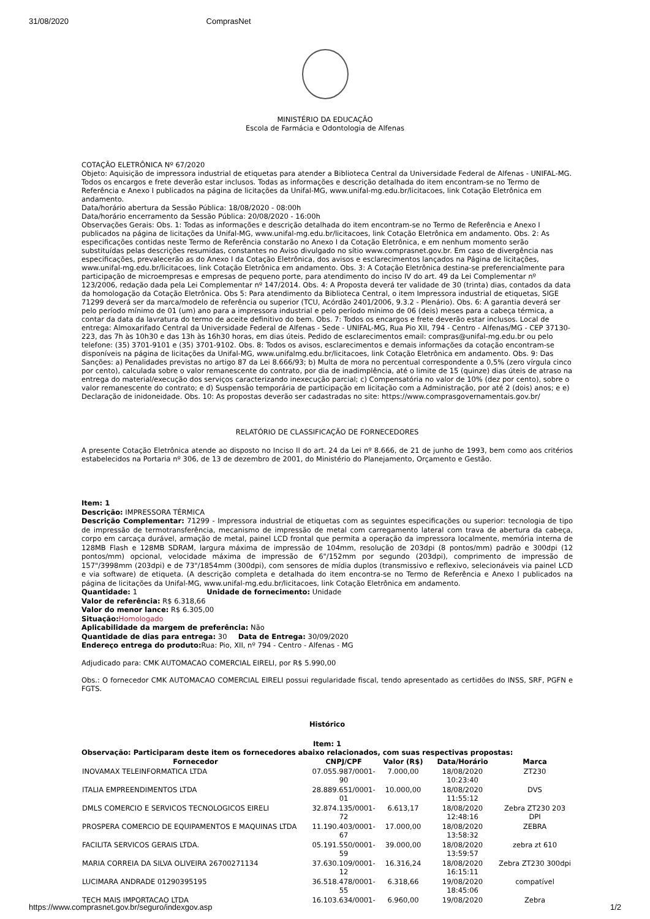31/08/2020 ComprasNet
MINISTÉRIO DA EDUCAÇÃO
Escola de Farmácia e Odontologia de Alfenas
COTAÇÃO ELETRÔNICA Nº 67/2020
Objeto: Aquisição de impressora industrial de etiquetas para atender a Biblioteca Central da Universidade Federal de Alfenas - UNIFAL-MG. Todos os encargos e frete deverão estar inclusos. Todas as informações e descrição detalhada do item encontram-se no Termo de Referência e Anexo I publicados na página de licitações da Unifal-MG, www.unifal-mg.edu.br/licitacoes, link Cotação Eletrônica em andamento.
Data/horário abertura da Sessão Pública: 18/08/2020 - 08:00h
Data/horário encerramento da Sessão Pública: 20/08/2020 - 16:00h
Observações Gerais: Obs. 1: Todas as informações e descrição detalhada do item encontram-se no Termo de Referência e Anexo I publicados na página de licitações da Unifal-MG, www.unifal-mg.edu.br/licitacoes, link Cotação Eletrônica em andamento. Obs. 2: As especificações contidas neste Termo de Referência constarão no Anexo I da Cotação Eletrônica, e em nenhum momento serão substituídas pelas descrições resumidas, constantes no Aviso divulgado no sítio www.comprasnet.gov.br. Em caso de divergência nas especificações, prevalecerão as do Anexo I da Cotação Eletrônica, dos avisos e esclarecimentos lançados na Página de licitações, www.unifal-mg.edu.br/licitacoes, link Cotação Eletrônica em andamento. Obs. 3: A Cotação Eletrônica destina-se preferencialmente para participação de microempresas e empresas de pequeno porte, para atendimento do inciso IV do art. 49 da Lei Complementar nº 123/2006, redação dada pela Lei Complementar nº 147/2014. Obs. 4: A Proposta deverá ter validade de 30 (trinta) dias, contados da data da homologação da Cotação Eletrônica. Obs 5: Para atendimento da Biblioteca Central, o item Impressora industrial de etiquetas, SIGE 71299 deverá ser da marca/modelo de referência ou superior (TCU, Acórdão 2401/2006, 9.3.2 - Plenário). Obs. 6: A garantia deverá ser pelo período mínimo de 01 (um) ano para a impressora industrial e pelo período mínimo de 06 (deis) meses para a cabeça térmica, a contar da data da lavratura do termo de aceite definitivo do bem. Obs. 7: Todos os encargos e frete deverão estar inclusos. Local de entrega: Almoxarifado Central da Universidade Federal de Alfenas - Sede - UNIFAL-MG, Rua Pio XII, 794 - Centro - Alfenas/MG - CEP 37130-223, das 7h às 10h30 e das 13h às 16h30 horas, em dias úteis. Pedido de esclarecimentos email: compras@unifal-mg.edu.br ou pelo telefone: (35) 3701-9101 e (35) 3701-9102. Obs. 8: Todos os avisos, esclarecimentos e demais informações da cotação encontram-se disponíveis na página de licitações da Unifal-MG, www.unifalmg.edu.br/licitacoes, link Cotação Eletrônica em andamento. Obs. 9: Das Sanções: a) Penalidades previstas no artigo 87 da Lei 8.666/93; b) Multa de mora no percentual correspondente a 0,5% (zero vírgula cinco por cento), calculada sobre o valor remanescente do contrato, por dia de inadimplência, até o limite de 15 (quinze) dias úteis de atraso na entrega do material/execução dos serviços caracterizando inexecução parcial; c) Compensatória no valor de 10% (dez por cento), sobre o valor remanescente do contrato; e d) Suspensão temporária de participação em licitação com a Administração, por até 2 (dois) anos; e e) Declaração de inidoneidade. Obs. 10: As propostas deverão ser cadastradas no site: https://www.comprasgovernamentais.gov.br/
RELATÓRIO DE CLASSIFICAÇÃO DE FORNECEDORES
A presente Cotação Eletrônica atende ao disposto no Inciso II do art. 24 da Lei nº 8.666, de 21 de junho de 1993, bem como aos critérios estabelecidos na Portaria nº 306, de 13 de dezembro de 2001, do Ministério do Planejamento, Orçamento e Gestão.
Item: 1
Descrição: IMPRESSORA TÉRMICA
Descrição Complementar: 71299 - Impressora industrial de etiquetas com as seguintes especificações ou superior: tecnologia de tipo de impressão de termotransferência, mecanismo de impressão de metal com carregamento lateral com trava de abertura da cabeça, corpo em carcaça durável, armação de metal, painel LCD frontal que permita a operação da impressora localmente, memória interna de 128MB Flash e 128MB SDRAM, largura máxima de impressão de 104mm, resolução de 203dpi (8 pontos/mm) padrão e 300dpi (12 pontos/mm) opcional, velocidade máxima de impressão de 6"/152mm por segundo (203dpi), comprimento de impressão de 157"/3998mm (203dpi) e de 73"/1854mm (300dpi), com sensores de mídia duplos (transmissivo e reflexivo, selecionáveis via painel LCD e via software) de etiqueta. (A descrição completa e detalhada do item encontra-se no Termo de Referência e Anexo I publicados na página de licitações da Unifal-MG, www.unifal-mg.edu.br/licitacoes, link Cotação Eletrônica em andamento.
Quantidade: 1 Unidade de fornecimento: Unidade
Valor de referência: R$ 6.318,66
Valor do menor lance: R$ 6.305,00
Situação: Homologado
Aplicabilidade da margem de preferência: Não
Quantidade de dias para entrega: 30 Data de Entrega: 30/09/2020
Endereço entrega do produto: Rua: Pio, XII, nº 794 - Centro - Alfenas - MG
Adjudicado para: CMK AUTOMACAO COMERCIAL EIRELI, por R$ 5.990,00
Obs.: O fornecedor CMK AUTOMACAO COMERCIAL EIRELI possui regularidade fiscal, tendo apresentado as certidões do INSS, SRF, PGFN e FGTS.
Histórico
Item: 1
Observação: Participaram deste item os fornecedores abaixo relacionados, com suas respectivas propostas:
| Fornecedor | CNPJ/CPF | Valor (R$) | Data/Horário | Marca |
| --- | --- | --- | --- | --- |
| INOVAMAX TELEINFORMATICA LTDA | 07.055.987/0001-90 | 7.000,00 | 18/08/2020 10:23:40 | ZT230 |
| ITALIA EMPREENDIMENTOS LTDA | 28.889.651/0001-01 | 10.000,00 | 18/08/2020 11:55:12 | DVS |
| DMLS COMERCIO E SERVICOS TECNOLOGICOS EIRELI | 32.874.135/0001-72 | 6.613,17 | 18/08/2020 12:48:16 | Zebra ZT230 203 DPI |
| PROSPERA COMERCIO DE EQUIPAMENTOS E MAQUINAS LTDA | 11.190.403/0001-67 | 17.000,00 | 18/08/2020 13:58:32 | ZEBRA |
| FACILITA SERVICOS GERAIS LTDA. | 05.191.550/0001-59 | 39.000,00 | 18/08/2020 13:59:57 | zebra zt 610 |
| MARIA CORREIA DA SILVA OLIVEIRA 26700271134 | 37.630.109/0001-12 | 16.316,24 | 18/08/2020 16:15:11 | Zebra ZT230 300dpi |
| LUCIMARA ANDRADE 01290395195 | 36.518.478/0001-55 | 6.318,66 | 19/08/2020 18:45:06 | compatível |
| TECH MAIS IMPORTACAO LTDA | 16.103.634/0001- | 6.960,00 | 19/08/2020 | Zebra |
https://www.comprasnet.gov.br/seguro/indexgov.asp 1/2